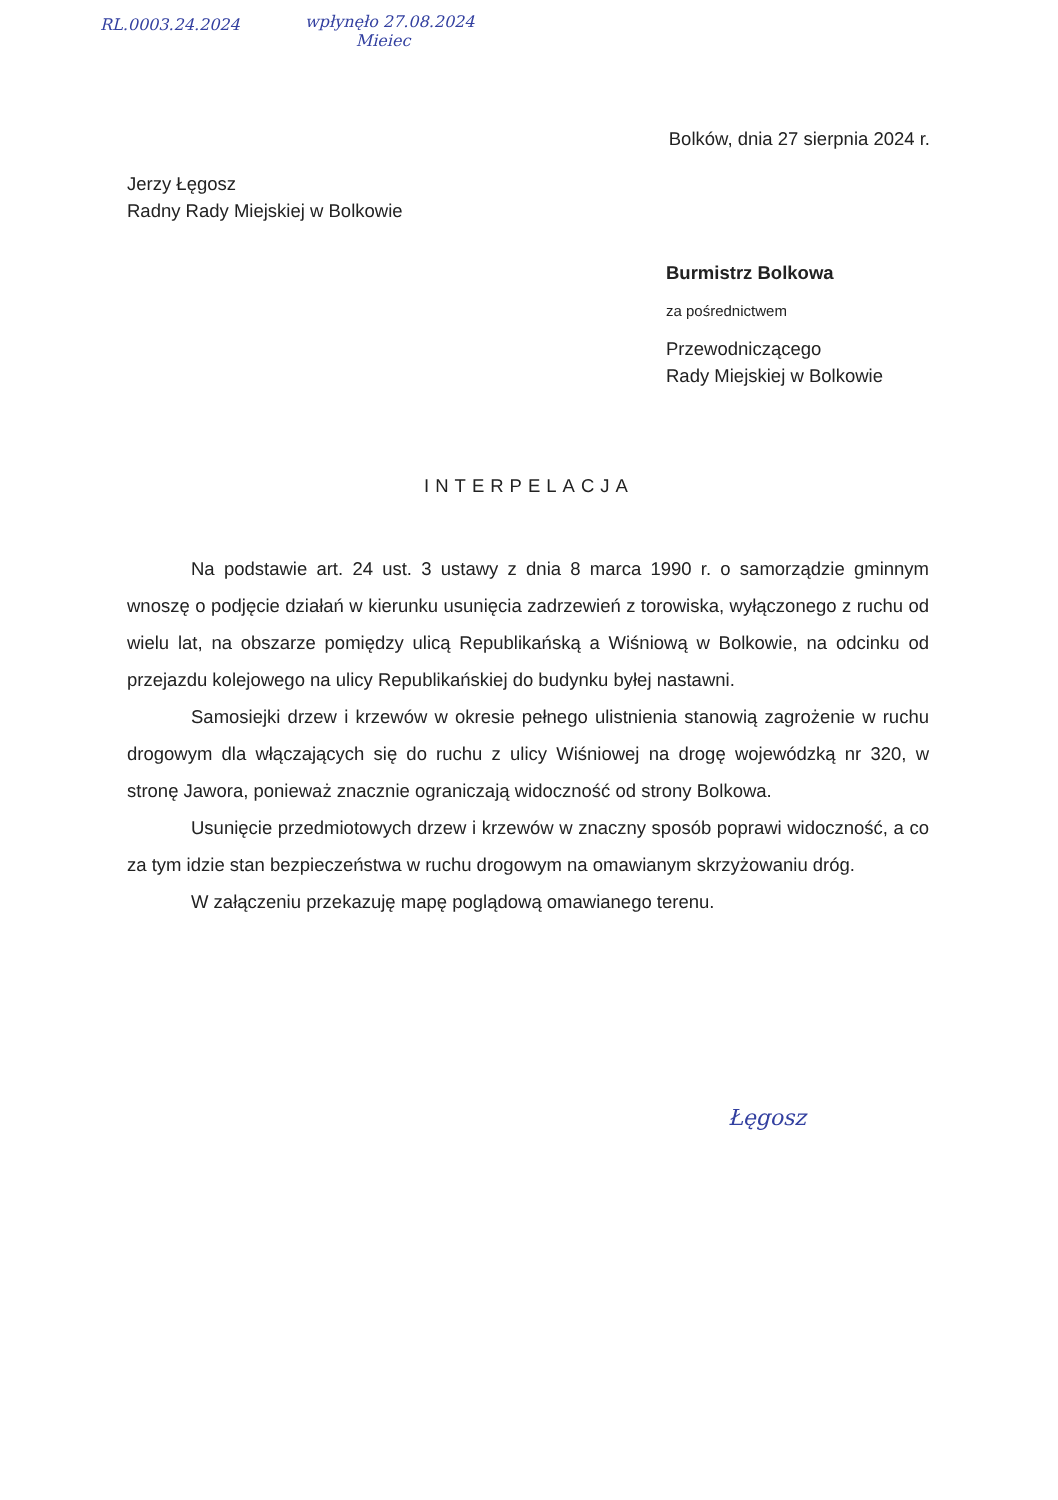RL.0003.24.2024
wpłynęło 27.08.2024
Mieiec
Bolków, dnia 27 sierpnia 2024 r.
Jerzy Łęgosz
Radny Rady Miejskiej w Bolkowie
Burmistrz Bolkowa
za pośrednictwem
Przewodniczącego
Rady Miejskiej w Bolkowie
INTERPELACJA
Na podstawie art. 24 ust. 3 ustawy z dnia 8 marca 1990 r. o samorządzie gminnym wnoszę o podjęcie działań w kierunku usunięcia zadrzewień z torowiska, wyłączonego z ruchu od wielu lat, na obszarze pomiędzy ulicą Republikańską a Wiśniową w Bolkowie, na odcinku od przejazdu kolejowego na ulicy Republikańskiej do budynku byłej nastawni.
Samosiejki drzew i krzewów w okresie pełnego ulistnienia stanowią zagrożenie w ruchu drogowym dla włączających się do ruchu z ulicy Wiśniowej na drogę wojewódzką nr 320, w stronę Jawora, ponieważ znacznie ograniczają widoczność od strony Bolkowa.
Usunięcie przedmiotowych drzew i krzewów w znaczny sposób poprawi widoczność, a co za tym idzie stan bezpieczeństwa w ruchu drogowym na omawianym skrzyżowaniu dróg.
W załączeniu przekazuję mapę poglądową omawianego terenu.
Łęgosz